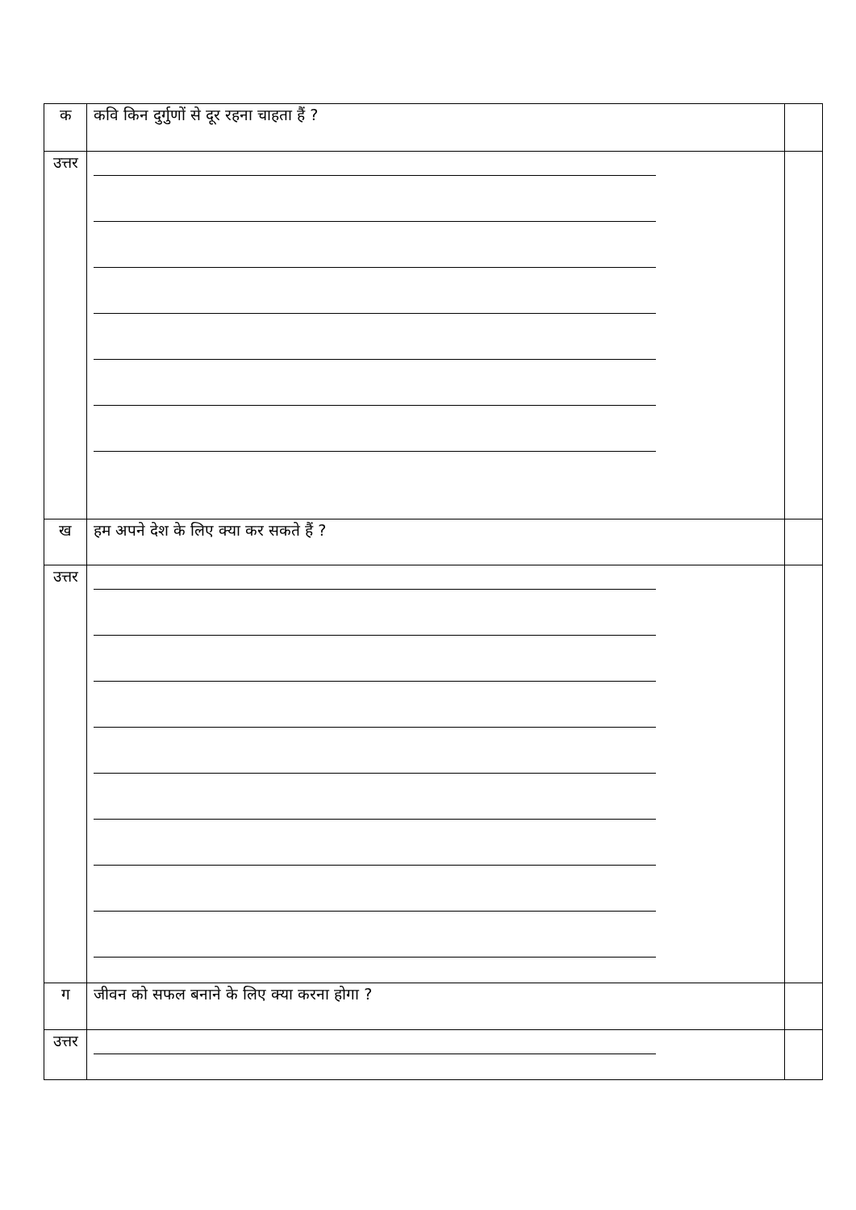| क | कवि किन दुर्गुणों से दूर रहना चाहता हैं ? | |
| उत्तर | | |
| ख | हम अपने देश के लिए क्या कर सकते हैं ? | |
| उत्तर | | |
| ग | जीवन को सफल बनाने के लिए क्या करना होगा ? | |
| उत्तर | | |